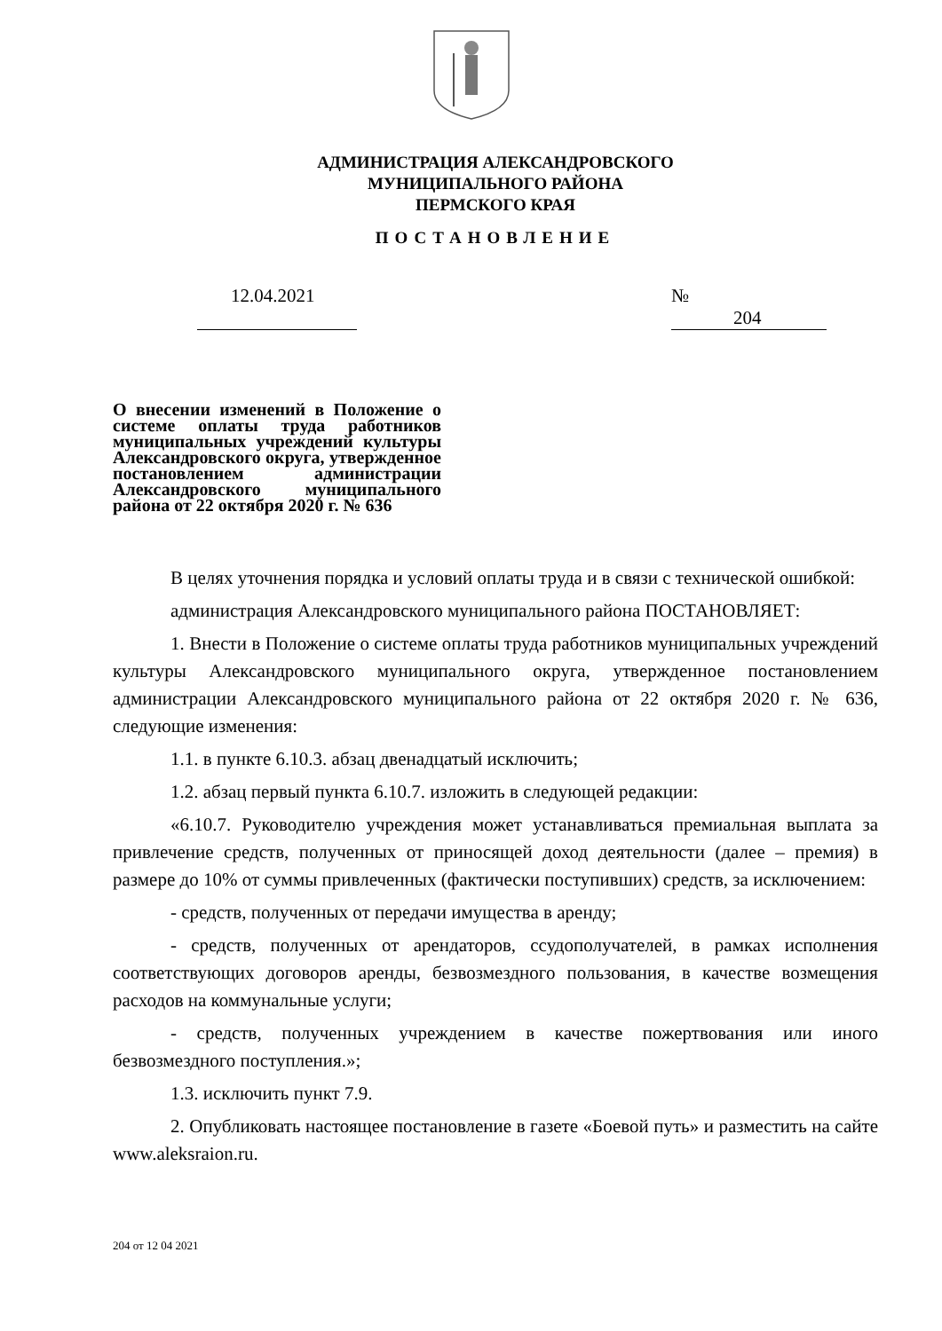АДМИНИСТРАЦИЯ АЛЕКСАНДРОВСКОГО
МУНИЦИПАЛЬНОГО РАЙОНА
ПЕРМСКОГО КРАЯ
ПОСТАНОВЛЕНИЕ
12.04.2021 № 204
О внесении изменений в Положение о системе оплаты труда работников муниципальных учреждений культуры Александровского округа, утвержденное постановлением администрации Александровского муниципального района от 22 октября 2020 г. № 636
В целях уточнения порядка и условий оплаты труда и в связи с технической ошибкой:
администрация Александровского муниципального района ПОСТАНОВЛЯЕТ:
1. Внести в Положение о системе оплаты труда работников муниципальных учреждений культуры Александровского муниципального округа, утвержденное постановлением администрации Александровского муниципального района от 22 октября 2020 г. № 636, следующие изменения:
1.1. в пункте 6.10.3. абзац двенадцатый исключить;
1.2. абзац первый пункта 6.10.7. изложить в следующей редакции:
«6.10.7. Руководителю учреждения может устанавливаться премиальная выплата за привлечение средств, полученных от приносящей доход деятельности (далее – премия) в размере до 10% от суммы привлеченных (фактически поступивших) средств, за исключением:
- средств, полученных от передачи имущества в аренду;
- средств, полученных от арендаторов, ссудополучателей, в рамках исполнения соответствующих договоров аренды, безвозмездного пользования, в качестве возмещения расходов на коммунальные услуги;
- средств, полученных учреждением в качестве пожертвования или иного безвозмездного поступления.»;
1.3. исключить пункт 7.9.
2. Опубликовать настоящее постановление в газете «Боевой путь» и разместить на сайте www.aleksraion.ru.
204 от 12 04 2021